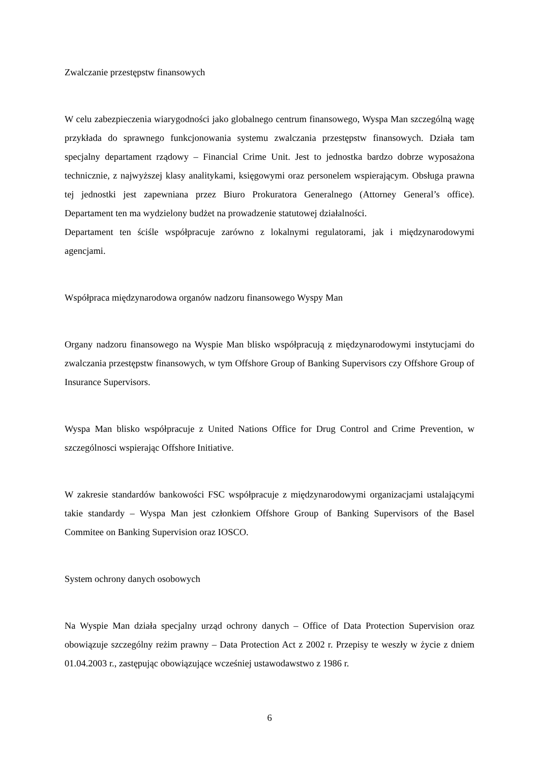Zwalczanie przestępstw finansowych
W celu zabezpieczenia wiarygodności jako globalnego centrum finansowego, Wyspa Man szczególną wagę przykłada do sprawnego funkcjonowania systemu zwalczania przestępstw finansowych. Działa tam specjalny departament rządowy – Financial Crime Unit. Jest to jednostka bardzo dobrze wyposażona technicznie, z najwyższej klasy analitykami, księgowymi oraz personelem wspierającym. Obsługa prawna tej jednostki jest zapewniana przez Biuro Prokuratora Generalnego (Attorney General’s office). Departament ten ma wydzielony budżet na prowadzenie statutowej działalności.
Departament ten ściśle współpracuje zarówno z lokalnymi regulatorami, jak i międzynarodowymi agencjami.
Współpraca międzynarodowa organów nadzoru finansowego Wyspy Man
Organy nadzoru finansowego na Wyspie Man blisko współpracują z międzynarodowymi instytucjami do zwalczania przestępstw finansowych, w tym Offshore Group of Banking Supervisors czy Offshore Group of Insurance Supervisors.
Wyspa Man blisko współpracuje z United Nations Office for Drug Control and Crime Prevention, w szczególnosci wspierając Offshore Initiative.
W zakresie standardów bankowości FSC współpracuje z międzynarodowymi organizacjami ustalającymi takie standardy – Wyspa Man jest członkiem Offshore Group of Banking Supervisors of the Basel Commitee on Banking Supervision oraz IOSCO.
System ochrony danych osobowych
Na Wyspie Man działa specjalny urząd ochrony danych – Office of Data Protection Supervision oraz obowiązuje szczególny reżim prawny – Data Protection Act z 2002 r. Przepisy te weszły w życie z dniem 01.04.2003 r., zastępując obowiązujące wcześniej ustawodawstwo z 1986 r.
6